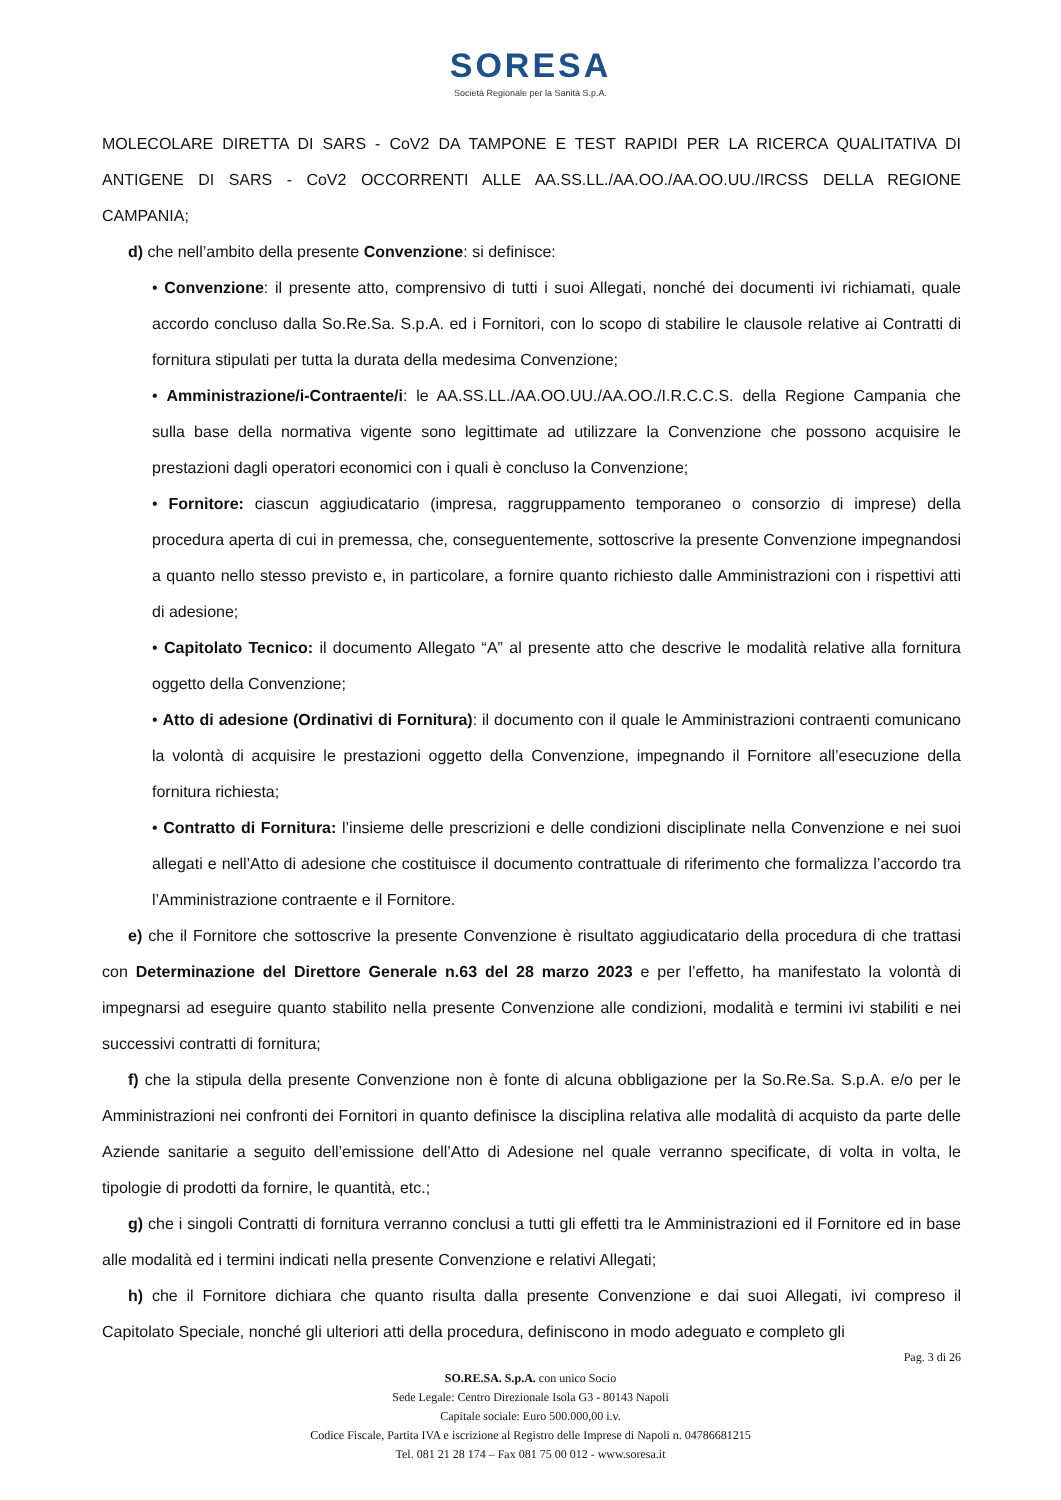SORESA
Società Regionale per la Sanità S.p.A.
MOLECOLARE DIRETTA DI SARS - CoV2 DA TAMPONE E TEST RAPIDI PER LA RICERCA QUALITATIVA DI ANTIGENE DI SARS - CoV2 OCCORRENTI ALLE AA.SS.LL./AA.OO./AA.OO.UU./IRCSS DELLA REGIONE CAMPANIA;
d) che nell’ambito della presente Convenzione: si definisce:
• Convenzione: il presente atto, comprensivo di tutti i suoi Allegati, nonché dei documenti ivi richiamati, quale accordo concluso dalla So.Re.Sa. S.p.A. ed i Fornitori, con lo scopo di stabilire le clausole relative ai Contratti di fornitura stipulati per tutta la durata della medesima Convenzione;
• Amministrazione/i-Contraente/i: le AA.SS.LL./AA.OO.UU./AA.OO./I.R.C.C.S. della Regione Campania che sulla base della normativa vigente sono legittimate ad utilizzare la Convenzione che possono acquisire le prestazioni dagli operatori economici con i quali è concluso la Convenzione;
• Fornitore: ciascun aggiudicatario (impresa, raggruppamento temporaneo o consorzio di imprese) della procedura aperta di cui in premessa, che, conseguentemente, sottoscrive la presente Convenzione impegnandosi a quanto nello stesso previsto e, in particolare, a fornire quanto richiesto dalle Amministrazioni con i rispettivi atti di adesione;
• Capitolato Tecnico: il documento Allegato “A” al presente atto che descrive le modalità relative alla fornitura oggetto della Convenzione;
• Atto di adesione (Ordinativi di Fornitura): il documento con il quale le Amministrazioni contraenti comunicano la volontà di acquisire le prestazioni oggetto della Convenzione, impegnando il Fornitore all’esecuzione della fornitura richiesta;
• Contratto di Fornitura: l’insieme delle prescrizioni e delle condizioni disciplinate nella Convenzione e nei suoi allegati e nell’Atto di adesione che costituisce il documento contrattuale di riferimento che formalizza l’accordo tra l’Amministrazione contraente e il Fornitore.
e) che il Fornitore che sottoscrive la presente Convenzione è risultato aggiudicatario della procedura di che trattasi con Determinazione del Direttore Generale n.63 del 28 marzo 2023 e per l’effetto, ha manifestato la volontà di impegnarsi ad eseguire quanto stabilito nella presente Convenzione alle condizioni, modalità e termini ivi stabiliti e nei successivi contratti di fornitura;
f) che la stipula della presente Convenzione non è fonte di alcuna obbligazione per la So.Re.Sa. S.p.A. e/o per le Amministrazioni nei confronti dei Fornitori in quanto definisce la disciplina relativa alle modalità di acquisto da parte delle Aziende sanitarie a seguito dell’emissione dell’Atto di Adesione nel quale verranno specificate, di volta in volta, le tipologie di prodotti da fornire, le quantità, etc.;
g) che i singoli Contratti di fornitura verranno conclusi a tutti gli effetti tra le Amministrazioni ed il Fornitore ed in base alle modalità ed i termini indicati nella presente Convenzione e relativi Allegati;
h) che il Fornitore dichiara che quanto risulta dalla presente Convenzione e dai suoi Allegati, ivi compreso il Capitolato Speciale, nonché gli ulteriori atti della procedura, definiscono in modo adeguato e completo gli
Pag. 3 di 26
SO.RE.SA. S.p.A. con unico Socio
Sede Legale: Centro Direzionale Isola G3 - 80143 Napoli
Capitale sociale: Euro 500.000,00 i.v.
Codice Fiscale, Partita IVA e iscrizione al Registro delle Imprese di Napoli n. 04786681215
Tel. 081 21 28 174 – Fax 081 75 00 012 - www.soresa.it